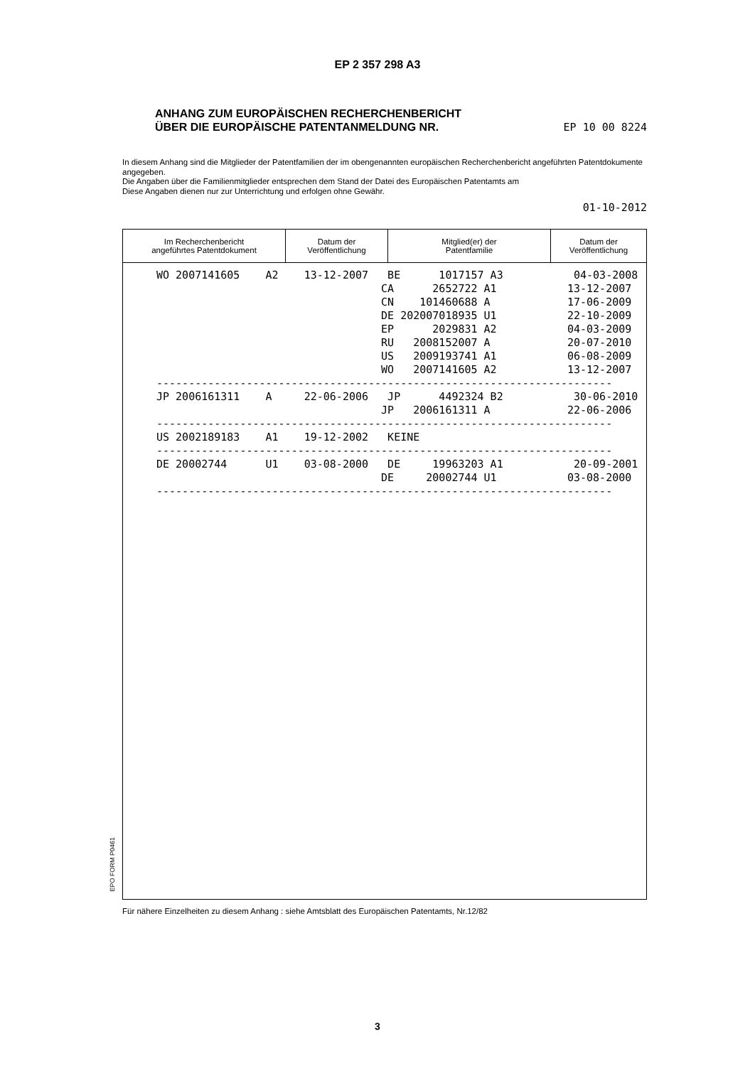EP 2 357 298 A3
ANHANG ZUM EUROPÄISCHEN RECHERCHENBERICHT
ÜBER DIE EUROPÄISCHE PATENTANMELDUNG NR.
EP 10 00 8224
In diesem Anhang sind die Mitglieder der Patentfamilien der im obengenannten europäischen Recherchenbericht angeführten Patentdokumente angegeben.
Die Angaben über die Familienmitglieder entsprechen dem Stand der Datei des Europäischen Patentamts am
Diese Angaben dienen nur zur Unterrichtung und erfolgen ohne Gewähr.
01-10-2012
| Im Recherchenbericht angeführtes Patentdokument | Datum der Veröffentlichung | Mitglied(er) der Patentfamilie | Datum der Veröffentlichung |
| --- | --- | --- | --- |
| WO 2007141605 A2 13-12-2007 BE 1017157 A3 04-03-2008 |
| CA 2652722 A1 13-12-2007 |
| CN 101460688 A 17-06-2009 |
| DE 202007018935 U1 22-10-2009 |
| EP 2029831 A2 04-03-2009 |
| RU 2008152007 A 20-07-2010 |
| US 2009193741 A1 06-08-2009 |
| WO 2007141605 A2 13-12-2007 |
| ----------------------------------------------------------------------- |
| JP 2006161311 A 22-06-2006 JP 4492324 B2 30-06-2010 |
| JP 2006161311 A 22-06-2006 |
| ----------------------------------------------------------------------- |
| US 2002189183 A1 19-12-2002 KEINE |
| ----------------------------------------------------------------------- |
| DE 20002744 U1 03-08-2000 DE 19963203 A1 20-09-2001 |
| DE 20002744 U1 03-08-2000 |
| ----------------------------------------------------------------------- |
EPO FORM P0461
Für nähere Einzelheiten zu diesem Anhang : siehe Amtsblatt des Europäischen Patentamts, Nr.12/82
3